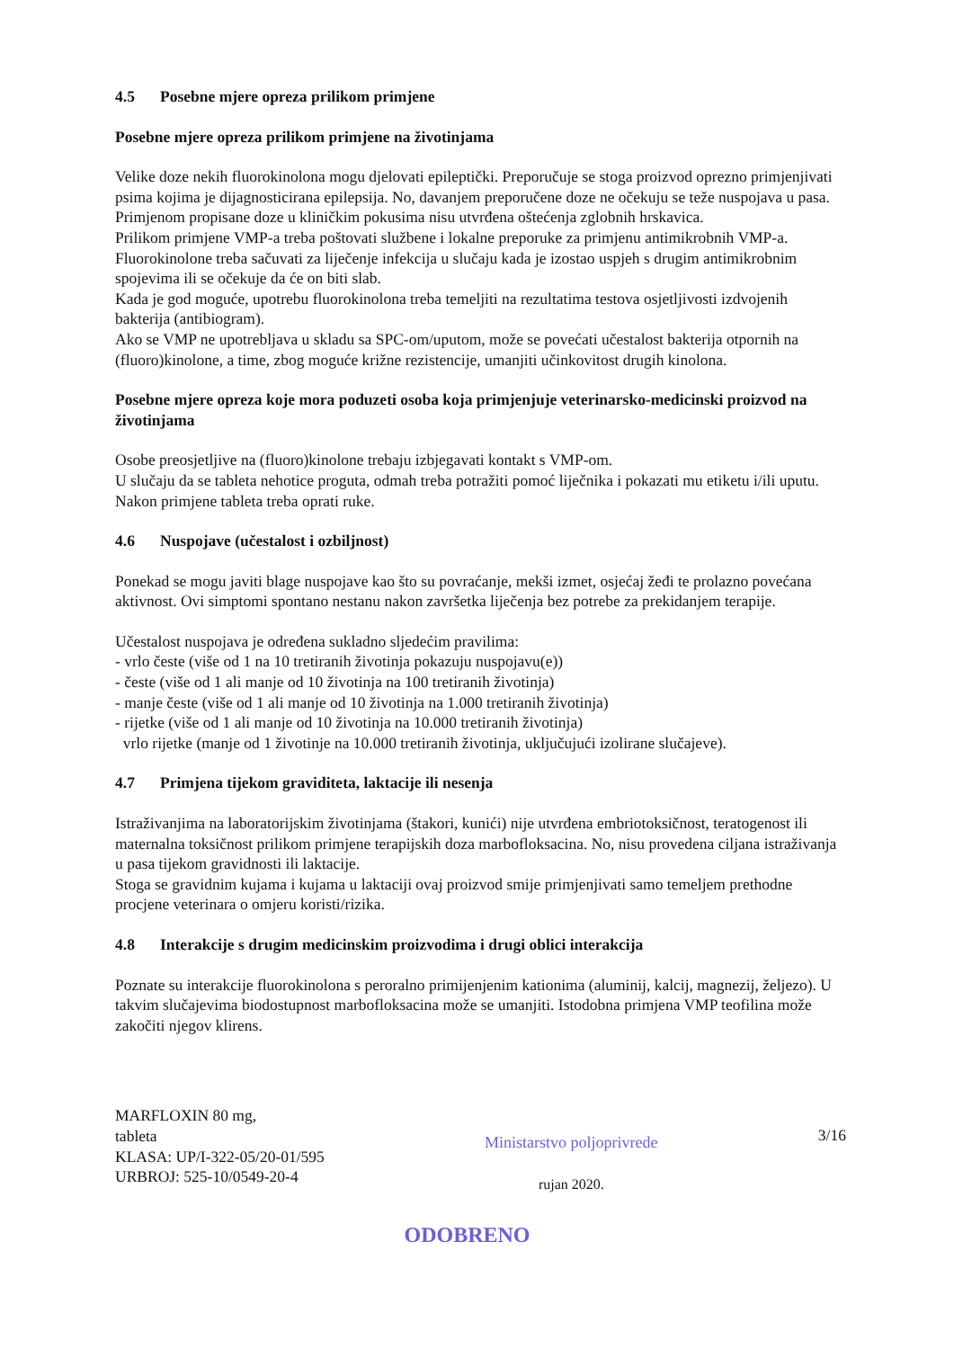4.5 Posebne mjere opreza prilikom primjene
Posebne mjere opreza prilikom primjene na životinjama
Velike doze nekih fluorokinolona mogu djelovati epileptički. Preporučuje se stoga proizvod oprezno primjenjivati psima kojima je dijagnosticirana epilepsija. No, davanjem preporučene doze ne očekuju se teže nuspojava u pasa. Primjenom propisane doze u kliničkim pokusima nisu utvrđena oštećenja zglobnih hrskavica.
Prilikom primjene VMP-a treba poštovati službene i lokalne preporuke za primjenu antimikrobnih VMP-a. Fluorokinolone treba sačuvati za liječenje infekcija u slučaju kada je izostao uspjeh s drugim antimikrobnim spojevima ili se očekuje da će on biti slab.
Kada je god moguće, upotrebu fluorokinolona treba temeljiti na rezultatima testova osjetljivosti izdvojenih bakterija (antibiogram).
Ako se VMP ne upotrebljava u skladu sa SPC-om/uputom, može se povećati učestalost bakterija otpornih na (fluoro)kinolone, a time, zbog moguće križne rezistencije, umanjiti učinkovitost drugih kinolona.
Posebne mjere opreza koje mora poduzeti osoba koja primjenjuje veterinarsko-medicinski proizvod na životinjama
Osobe preosjetljive na (fluoro)kinolone trebaju izbjegavati kontakt s VMP-om.
U slučaju da se tableta nehotice proguta, odmah treba potražiti pomoć liječnika i pokazati mu etiketu i/ili uputu.
Nakon primjene tableta treba oprati ruke.
4.6 Nuspojave (učestalost i ozbiljnost)
Ponekad se mogu javiti blage nuspojave kao što su povraćanje, mekši izmet, osjećaj žeđi te prolazno povećana aktivnost. Ovi simptomi spontano nestanu nakon završetka liječenja bez potrebe za prekidanjem terapije.
Učestalost nuspojava je određena sukladno sljedećim pravilima:
- vrlo česte (više od 1 na 10 tretiranih životinja pokazuju nuspojavu(e))
- česte (više od 1 ali manje od 10 životinja na 100 tretiranih životinja)
- manje česte (više od 1 ali manje od 10 životinja na 1.000 tretiranih životinja)
- rijetke (više od 1 ali manje od 10 životinja na 10.000 tretiranih životinja)
vrlo rijetke (manje od 1 životinje na 10.000 tretiranih životinja, uključujući izolirane slučajeve).
4.7 Primjena tijekom graviditeta, laktacije ili nesenja
Istraživanjima na laboratorijskim životinjama (štakori, kunići) nije utvrđena embriotoksičnost, teratogenost ili maternalna toksičnost prilikom primjene terapijskih doza marbofloksacina. No, nisu provedena ciljana istraživanja u pasa tijekom gravidnosti ili laktacije.
Stoga se gravidnim kujama i kujama u laktaciji ovaj proizvod smije primjenjivati samo temeljem prethodne procjene veterinara o omjeru koristi/rizika.
4.8 Interakcije s drugim medicinskim proizvodima i drugi oblici interakcija
Poznate su interakcije fluorokinolona s peroralno primijenjenim kationima (aluminij, kalcij, magnezij, željezo). U takvim slučajevima biodostupnost marbofloksacina može se umanjiti. Istodobna primjena VMP teofilina može zakočiti njegov klirens.
MARFLOXIN 80 mg,
tableta
KLASA: UP/I-322-05/20-01/595
URBROJ: 525-10/0549-20-4
Ministarstvo poljoprivrede
rujan 2020.
3/16
ODOBRENO